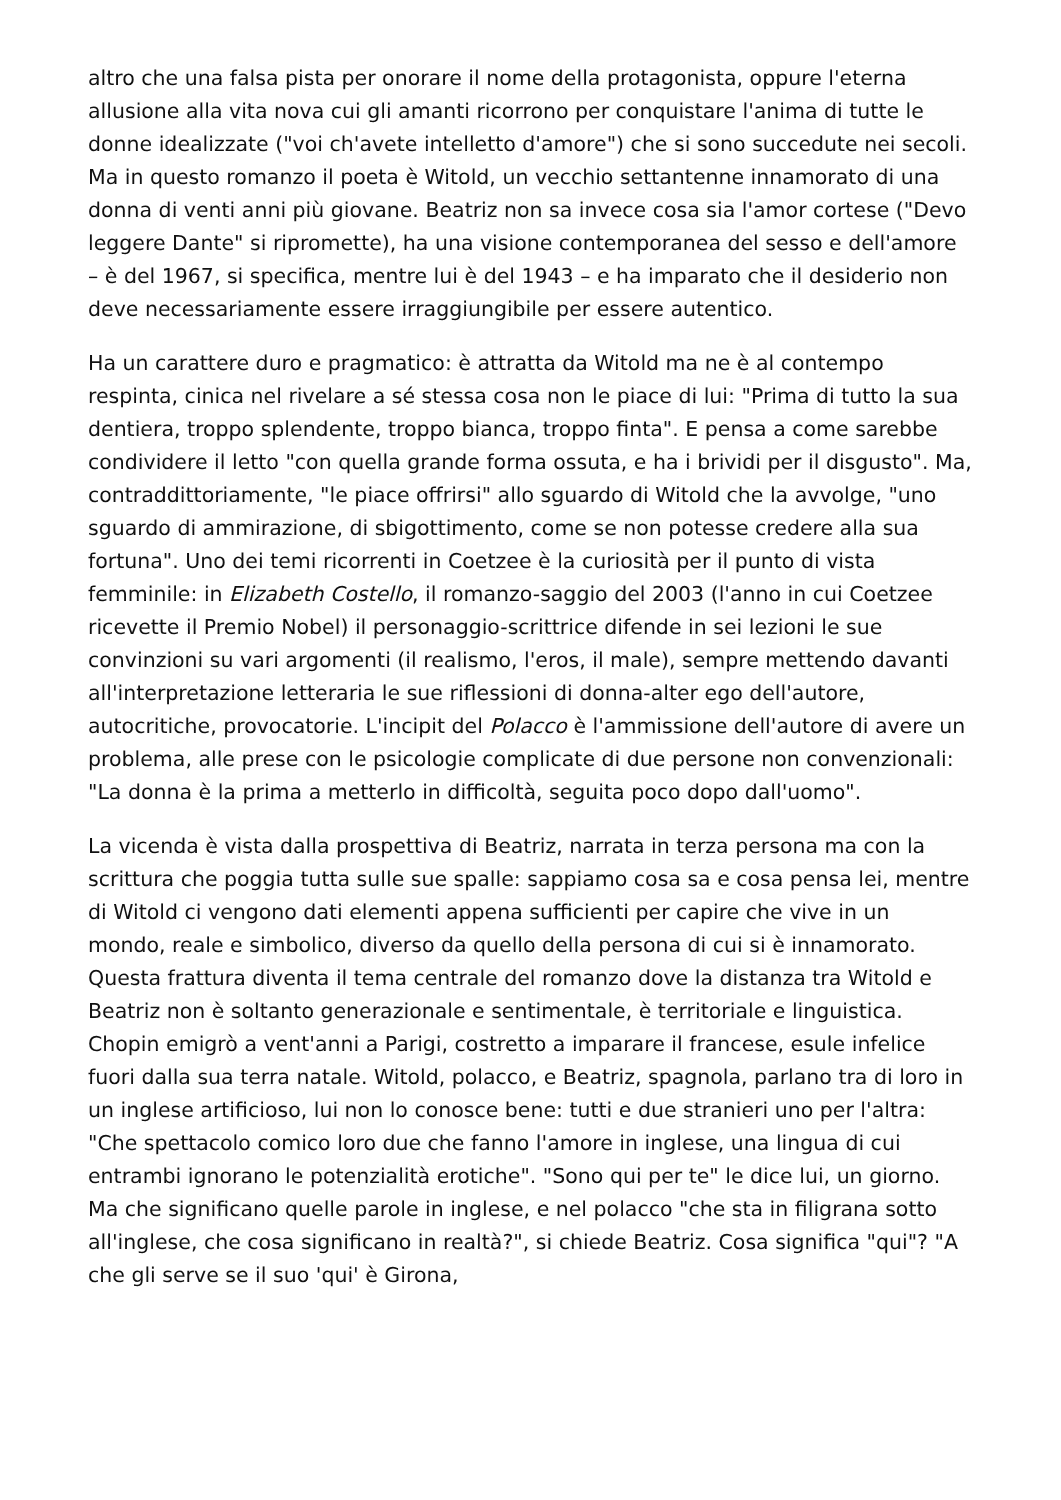altro che una falsa pista per onorare il nome della protagonista, oppure l'eterna allusione alla vita nova cui gli amanti ricorrono per conquistare l'anima di tutte le donne idealizzate ("voi ch'avete intelletto d'amore") che si sono succedute nei secoli. Ma in questo romanzo il poeta è Witold, un vecchio settantenne innamorato di una donna di venti anni più giovane. Beatriz non sa invece cosa sia l'amor cortese ("Devo leggere Dante" si ripromette), ha una visione contemporanea del sesso e dell'amore – è del 1967, si specifica, mentre lui è del 1943 – e ha imparato che il desiderio non deve necessariamente essere irraggiungibile per essere autentico.
Ha un carattere duro e pragmatico: è attratta da Witold ma ne è al contempo respinta, cinica nel rivelare a sé stessa cosa non le piace di lui: "Prima di tutto la sua dentiera, troppo splendente, troppo bianca, troppo finta". E pensa a come sarebbe condividere il letto "con quella grande forma ossuta, e ha i brividi per il disgusto". Ma, contraddittoriamente, "le piace offrirsi" allo sguardo di Witold che la avvolge, "uno sguardo di ammirazione, di sbigottimento, come se non potesse credere alla sua fortuna". Uno dei temi ricorrenti in Coetzee è la curiosità per il punto di vista femminile: in Elizabeth Costello, il romanzo-saggio del 2003 (l'anno in cui Coetzee ricevette il Premio Nobel) il personaggio-scrittrice difende in sei lezioni le sue convinzioni su vari argomenti (il realismo, l'eros, il male), sempre mettendo davanti all'interpretazione letteraria le sue riflessioni di donna-alter ego dell'autore, autocritiche, provocatorie. L'incipit del Polacco è l'ammissione dell'autore di avere un problema, alle prese con le psicologie complicate di due persone non convenzionali: "La donna è la prima a metterlo in difficoltà, seguita poco dopo dall'uomo".
La vicenda è vista dalla prospettiva di Beatriz, narrata in terza persona ma con la scrittura che poggia tutta sulle sue spalle: sappiamo cosa sa e cosa pensa lei, mentre di Witold ci vengono dati elementi appena sufficienti per capire che vive in un mondo, reale e simbolico, diverso da quello della persona di cui si è innamorato. Questa frattura diventa il tema centrale del romanzo dove la distanza tra Witold e Beatriz non è soltanto generazionale e sentimentale, è territoriale e linguistica. Chopin emigrò a vent'anni a Parigi, costretto a imparare il francese, esule infelice fuori dalla sua terra natale. Witold, polacco, e Beatriz, spagnola, parlano tra di loro in un inglese artificioso, lui non lo conosce bene: tutti e due stranieri uno per l'altra: "Che spettacolo comico loro due che fanno l'amore in inglese, una lingua di cui entrambi ignorano le potenzialità erotiche". "Sono qui per te" le dice lui, un giorno. Ma che significano quelle parole in inglese, e nel polacco "che sta in filigrana sotto all'inglese, che cosa significano in realtà?", si chiede Beatriz. Cosa significa "qui"? "A che gli serve se il suo 'qui' è Girona,